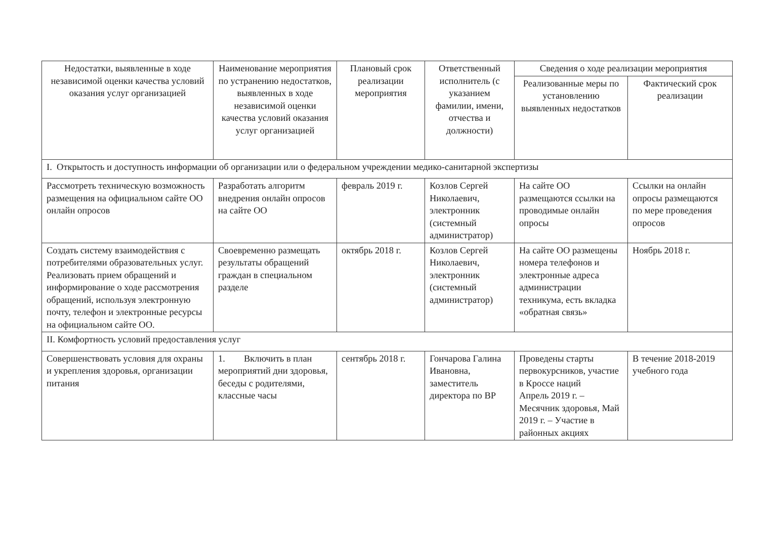| Недостатки, выявленные в ходе независимой оценки качества условий оказания услуг организацией | Наименование мероприятия по устранению недостатков, выявленных в ходе независимой оценки качества условий оказания услуг организацией | Плановый срок реализации мероприятия | Ответственный исполнитель (с указанием фамилии, имени, отчества и должности) | Сведения о ходе реализации мероприятия | |
| --- | --- | --- | --- | --- | --- |
| | | | | Реализованные меры по установлению выявленных недостатков | Фактический срок реализации |
| I. Открытость и доступность информации об организации или о федеральном учреждении медико-санитарной экспертизы | | | | | |
| Рассмотреть техническую возможность размещения на официальном сайте ОО онлайн опросов | Разработать алгоритм внедрения онлайн опросов на сайте ОО | февраль 2019 г. | Козлов Сергей Николаевич, электронник (системный администратор) | На сайте ОО размещаются ссылки на проводимые онлайн опросы | Ссылки на онлайн опросы размещаются по мере проведения опросов |
| Создать систему взаимодействия с потребителями образовательных услуг. Реализовать прием обращений и информирование о ходе рассмотрения обращений, используя электронную почту, телефон и электронные ресурсы на официальном сайте ОО. | Своевременно размещать результаты обращений граждан в специальном разделе | октябрь 2018 г. | Козлов Сергей Николаевич, электронник (системный администратор) | На сайте ОО размещены номера телефонов и электронные адреса администрации техникума, есть вкладка «обратная связь» | Ноябрь 2018 г. |
| II. Комфортность условий предоставления услуг | | | | | |
| Совершенствовать условия для охраны и укрепления здоровья, организации питания | 1. Включить в план мероприятий дни здоровья, беседы с родителями, классные часы | сентябрь 2018 г. | Гончарова Галина Ивановна, заместитель директора по ВР | Проведены старты первокурсников, участие в Кроссе наций Апрель 2019 г. – Месячник здоровья, Май 2019 г. – Участие в районных акциях | В течение 2018-2019 учебного года |